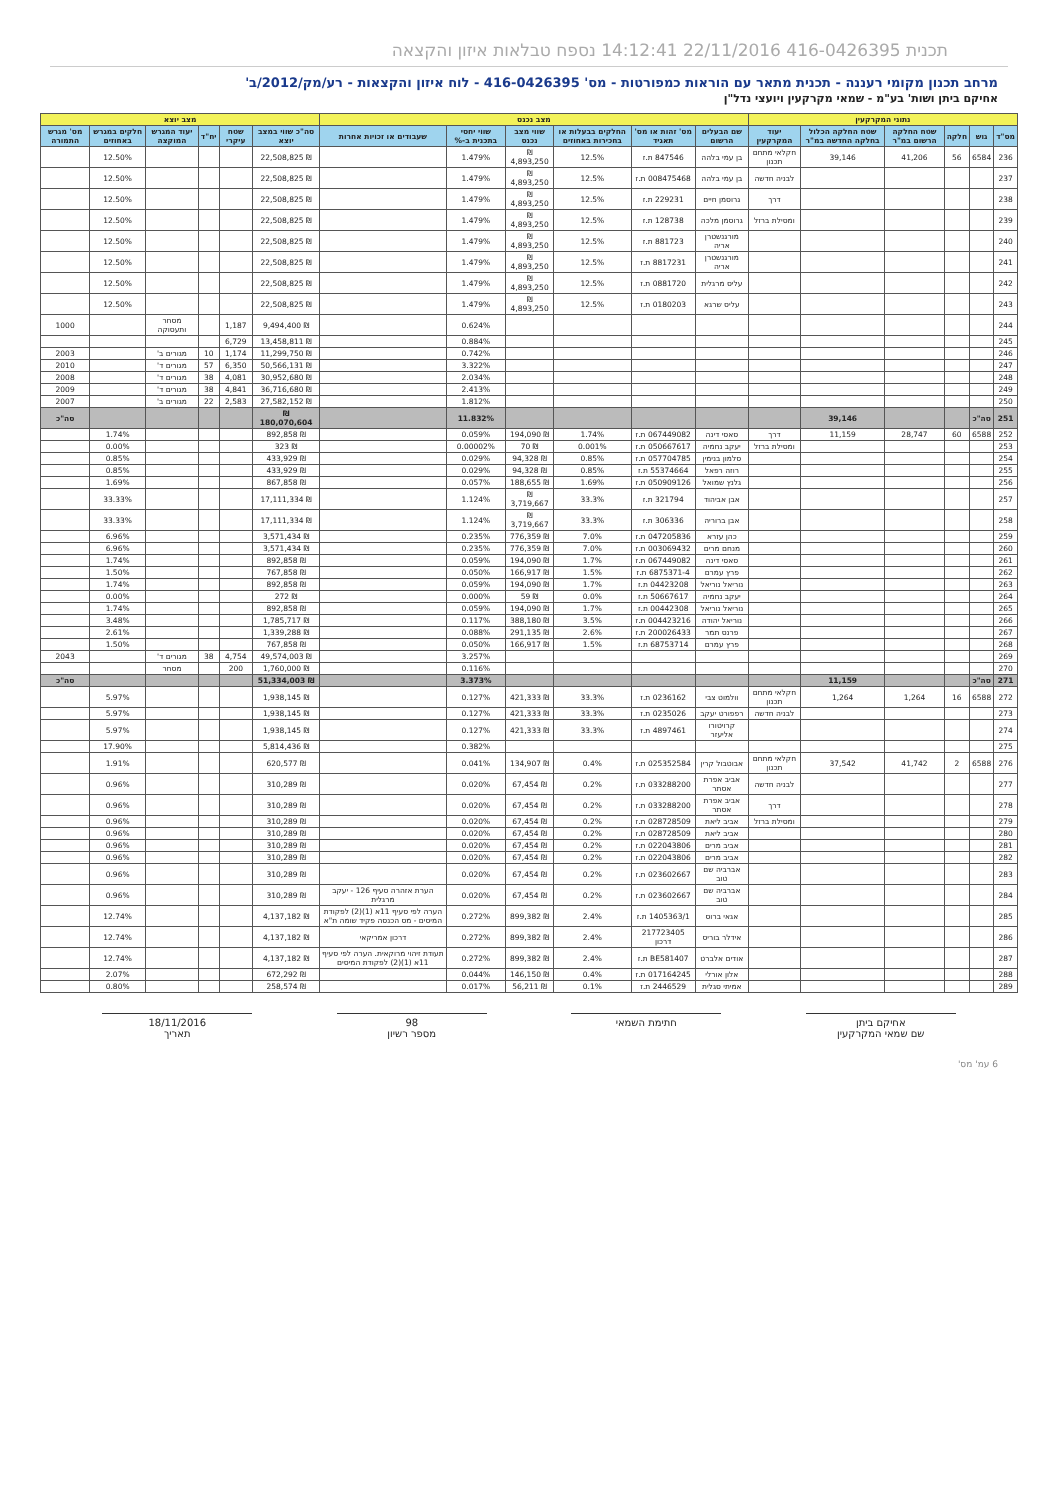תכנית 416-0426395 22/11/2016 14:12:41 נספח טבלאות איזון והקצאה
מרחב תכנון מקומי רעננה - תכנית מתאר עם הוראות כמפורטות - מס' 416-0426395 - לוח איזון והקצאות - רע/מק/2012/ב'
אחיקם ביתן ושות' בע"מ - שמאי מקרקעין ויועצי נדל"ן
| נתוני המקרקעין | | | | | | מצב נכנס | | | | | | מצב יוצא | | | | | |
| --- | --- | --- | --- | --- | --- | --- | --- | --- | --- | --- | --- | --- | --- | --- | --- | --- | --- |
| מס"ד | גוש | חלקה | שטח החלקה הרשום במ"ר | שטח החלקה הכלול בחלקה החדשה במ"ר | יעוד המקרקעין | שם הבעלים הרשום | מס' זהות או מס' תאגיד | החלקים בבעלות או בחכירות באחוזים | שווי מצב נכנס | שווי יחסי בתכנית ב-% | שעבודים או זכויות אחרות | סה"כ שווי במצב יוצא | שטח עיקרי | יח"ד | יעוד המגרש המוקצה | חלקים במגרש באחוזים | מס' מגרש התמורה |
| 236 | 6584 | 56 | 41,206 | 39,146 | חקלאי מתחם תכנון | בן עמי בלהה | 847546 ת.ז | 12.5% | ₪ 4,893,250 | 1.479% | | ₪ 22,508,825 | | | | 12.50% | |
| 237 | | | | | לבניה חדשה | בן עמי בלהה | 008475468 ת.ז | 12.5% | ₪ 4,893,250 | 1.479% | | ₪ 22,508,825 | | | | 12.50% | |
| 238 | | | | | דרך | גרוסמן חיים | 229231 ת.ז | 12.5% | ₪ 4,893,250 | 1.479% | | ₪ 22,508,825 | | | | 12.50% | |
| 239 | | | | | ומסילת ברזל | גרוסמן מלכה | 128738 ת.ז | 12.5% | ₪ 4,893,250 | 1.479% | | ₪ 22,508,825 | | | | 12.50% | |
| 240 | | | | | | מורגנשטרן אריה | 881723 ת.ז | 12.5% | ₪ 4,893,250 | 1.479% | | ₪ 22,508,825 | | | | 12.50% | |
| 241 | | | | | | מורגנשטרן אריה | 8817231 ת.ז | 12.5% | ₪ 4,893,250 | 1.479% | | ₪ 22,508,825 | | | | 12.50% | |
| 242 | | | | | | עליס מרגלית | 0881720 ת.ז | 12.5% | ₪ 4,893,250 | 1.479% | | ₪ 22,508,825 | | | | 12.50% | |
| 243 | | | | | | עליס שרגא | 0180203 ת.ז | 12.5% | ₪ 4,893,250 | 1.479% | | ₪ 22,508,825 | | | | 12.50% | |
| 244 | | | | | | | | | | 0.624% | | ₪ 9,494,400 | 1,187 | | מסחר ותעסוקה | | 1000 |
| 245 | | | | | | | | | | 0.884% | | ₪ 13,458,811 | 6,729 | | | | |
| 246 | | | | | | | | | | 0.742% | | ₪ 11,299,750 | 1,174 | 10 | מגורים ב' | | 2003 |
| 247 | | | | | | | | | | 3.322% | | ₪ 50,566,131 | 6,350 | 57 | מגורים ד' | | 2010 |
| 248 | | | | | | | | | | 2.034% | | ₪ 30,952,680 | 4,081 | 38 | מגורים ד' | | 2008 |
| 249 | | | | | | | | | | 2.413% | | ₪ 36,716,680 | 4,841 | 38 | מגורים ד' | | 2009 |
| 250 | | | | | | | | | | 1.812% | | ₪ 27,582,152 | 2,583 | 22 | מגורים ב' | | 2007 |
| 251 | סה"כ | | | 39,146 | | | | | | 11.832% | | ₪ 180,070,604 | | | | | סה"כ |
| 252 | 6588 | 60 | 28,747 | 11,159 | דרך | סאסי דינה | 067449082 ת.ז | 1.74% | ₪ 194,090 | 0.059% | | ₪ 892,858 | | | | 1.74% | |
| 253 | | | | | ומסילת ברזל | יעקב נחמיה | 050667617 ת.ז | 0.001% | ₪ 70 | 0.00002% | | ₪ 323 | | | | 0.00% | |
| 254 | | | | | | סלמון בנימין | 057704785 ת.ז | 0.85% | ₪ 94,328 | 0.029% | | ₪ 433,929 | | | | 0.85% | |
| 255 | | | | | | רוזה רפאל | 55374664 ת.ז | 0.85% | ₪ 94,328 | 0.029% | | ₪ 433,929 | | | | 0.85% | |
| 256 | | | | | | גלנץ שמואל | 050909126 ת.ז | 1.69% | ₪ 188,655 | 0.057% | | ₪ 867,858 | | | | 1.69% | |
| 257 | | | | | | אבן אביהוד | 321794 ת.ז | 33.3% | ₪ 3,719,667 | 1.124% | | ₪ 17,111,334 | | | | 33.33% | |
| 258 | | | | | | אבן ברוריה | 306336 ת.ז | 33.3% | ₪ 3,719,667 | 1.124% | | ₪ 17,111,334 | | | | 33.33% | |
| 259 | | | | | | כהן עזרא | 047205836 ת.ז | 7.0% | ₪ 776,359 | 0.235% | | ₪ 3,571,434 | | | | 6.96% | |
| 260 | | | | | | מנחם מרים | 003069432 ת.ז | 7.0% | ₪ 776,359 | 0.235% | | ₪ 3,571,434 | | | | 6.96% | |
| 261 | | | | | | סאסי דינה | 067449082 ת.ז | 1.7% | ₪ 194,090 | 0.059% | | ₪ 892,858 | | | | 1.74% | |
| 262 | | | | | | פרץ עמרם | 6875371-4 ת.ז | 1.5% | ₪ 166,917 | 0.050% | | ₪ 767,858 | | | | 1.50% | |
| 263 | | | | | | נוריאל נוריאל | 04423208 ת.ז | 1.7% | ₪ 194,090 | 0.059% | | ₪ 892,858 | | | | 1.74% | |
| 264 | | | | | | יעקב נחמיה | 50667617 ת.ז | 0.0% | ₪ 59 | 0.000% | | ₪ 272 | | | | 0.00% | |
| 265 | | | | | | נוריאל נוריאל | 00442308 ת.ז | 1.7% | ₪ 194,090 | 0.059% | | ₪ 892,858 | | | | 1.74% | |
| 266 | | | | | | נוריאל יהודה | 004423216 ת.ז | 3.5% | ₪ 388,180 | 0.117% | | ₪ 1,785,717 | | | | 3.48% | |
| 267 | | | | | | פרנס תמר | 200026433 ת.ז | 2.6% | ₪ 291,135 | 0.088% | | ₪ 1,339,288 | | | | 2.61% | |
| 268 | | | | | | פרץ עמרם | 68753714 ת.ז | 1.5% | ₪ 166,917 | 0.050% | | ₪ 767,858 | | | | 1.50% | |
| 269 | | | | | | | | | | 3.257% | | ₪ 49,574,003 | 4,754 | 38 | מגורים ד' | | 2043 |
| 270 | | | | | | | | | | 0.116% | | ₪ 1,760,000 | 200 | | מסחר | | |
| 271 | סה"כ | | | 11,159 | | | | | | 3.373% | | ₪ 51,334,003 | | | | | סה"כ |
| 272 | 6588 | 16 | 1,264 | 1,264 | חקלאי מתחם תכנון | וולמוט צבי | 0236162 ת.ז | 33.3% | ₪ 421,333 | 0.127% | | ₪ 1,938,145 | | | | 5.97% | |
| 273 | | | | | לבניה חדשה | רפפורט יעקב | 0235026 ת.ז | 33.3% | ₪ 421,333 | 0.127% | | ₪ 1,938,145 | | | | 5.97% | |
| 274 | | | | | | קרויטורו אליעזר | 4897461 ת.ז | 33.3% | ₪ 421,333 | 0.127% | | ₪ 1,938,145 | | | | 5.97% | |
| 275 | | | | | | | | | | 0.382% | | ₪ 5,814,436 | | | | 17.90% | |
| 276 | 6588 | 2 | 41,742 | 37,542 | חקלאי מתחם תכנון | אבוטבול קרין | 025352584 ת.ז | 0.4% | ₪ 134,907 | 0.041% | | ₪ 620,577 | | | | 1.91% | |
| 277 | | | | | לבניה חדשה | אביב אפרת אסתר | 033288200 ת.ז | 0.2% | ₪ 67,454 | 0.020% | | ₪ 310,289 | | | | 0.96% | |
| 278 | | | | | דרך | אביב אפרת אסתר | 033288200 ת.ז | 0.2% | ₪ 67,454 | 0.020% | | ₪ 310,289 | | | | 0.96% | |
| 279 | | | | | ומסילת ברזל | אביב ליאת | 028728509 ת.ז | 0.2% | ₪ 67,454 | 0.020% | | ₪ 310,289 | | | | 0.96% | |
| 280 | | | | | | אביב ליאת | 028728509 ת.ז | 0.2% | ₪ 67,454 | 0.020% | | ₪ 310,289 | | | | 0.96% | |
| 281 | | | | | | אביב מרים | 022043806 ת.ז | 0.2% | ₪ 67,454 | 0.020% | | ₪ 310,289 | | | | 0.96% | |
| 282 | | | | | | אביב מרים | 022043806 ת.ז | 0.2% | ₪ 67,454 | 0.020% | | ₪ 310,289 | | | | 0.96% | |
| 283 | | | | | | אברביה שם טוב | 023602667 ת.ז | 0.2% | ₪ 67,454 | 0.020% | | ₪ 310,289 | | | | 0.96% | |
| 284 | | | | | | אברביה שם טוב | 023602667 ת.ז | 0.2% | ₪ 67,454 | 0.020% | הערת אזהרה סעיף 126 - יעקב מרגלית | ₪ 310,289 | | | | 0.96% | |
| 285 | | | | | | אגאי ברוס | 1405363/1 ת.ז | 2.4% | ₪ 899,382 | 0.272% | הערה לפי סעיף 11א (1)(2) לפקודת המיסים - מס הכנסה פקיד שומה ת"א | ₪ 4,137,182 | | | | 12.74% | |
| 286 | | | | | | אידלר בוריס | 217723405 דרכון | 2.4% | ₪ 899,382 | 0.272% | דרכון אמריקאי | ₪ 4,137,182 | | | | 12.74% | |
| 287 | | | | | | אודים אלברט | BE581407 ת.ז | 2.4% | ₪ 899,382 | 0.272% | תעודת זיהוי מרוקאית. הערה לפי סעיף 11א (1)(2) לפקודת המיסים | ₪ 4,137,182 | | | | 12.74% | |
| 288 | | | | | | אלון אורלי | 017164245 ת.ז | 0.4% | ₪ 146,150 | 0.044% | | ₪ 672,292 | | | | 2.07% | |
| 289 | | | | | | אמיתי סגלית | 2446529 ת.ז | 0.1% | ₪ 56,211 | 0.017% | | ₪ 258,574 | | | | 0.80% | |
אחיקם ביתן
שם שמאי המקרקעין
חתימת השמאי 98
מספר רשיון
18/11/2016
תאריך
6 עמ' מס'